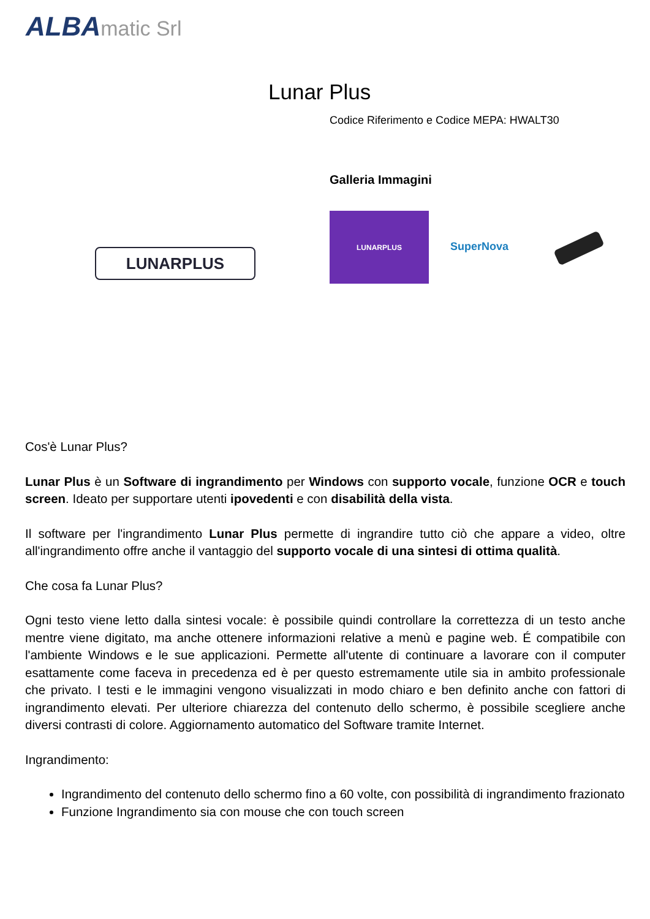ALBAmatic Srl
Lunar Plus
Codice Riferimento e Codice MEPA: HWALT30
Galleria Immagini
LUNARPLUS
LUNARPLUS
SuperNova
Cos'è Lunar Plus?
Lunar Plus è un Software di ingrandimento per Windows con supporto vocale, funzione OCR e touch screen. Ideato per supportare utenti ipovedenti e con disabilità della vista.
Il software per l'ingrandimento Lunar Plus permette di ingrandire tutto ciò che appare a video, oltre all'ingrandimento offre anche il vantaggio del supporto vocale di una sintesi di ottima qualità.
Che cosa fa Lunar Plus?
Ogni testo viene letto dalla sintesi vocale: è possibile quindi controllare la correttezza di un testo anche mentre viene digitato, ma anche ottenere informazioni relative a menù e pagine web. É compatibile con l'ambiente Windows e le sue applicazioni. Permette all'utente di continuare a lavorare con il computer esattamente come faceva in precedenza ed è per questo estremamente utile sia in ambito professionale che privato. I testi e le immagini vengono visualizzati in modo chiaro e ben definito anche con fattori di ingrandimento elevati. Per ulteriore chiarezza del contenuto dello schermo, è possibile scegliere anche diversi contrasti di colore. Aggiornamento automatico del Software tramite Internet.
Ingrandimento:
Ingrandimento del contenuto dello schermo fino a 60 volte, con possibilità di ingrandimento frazionato
Funzione Ingrandimento sia con mouse che con touch screen